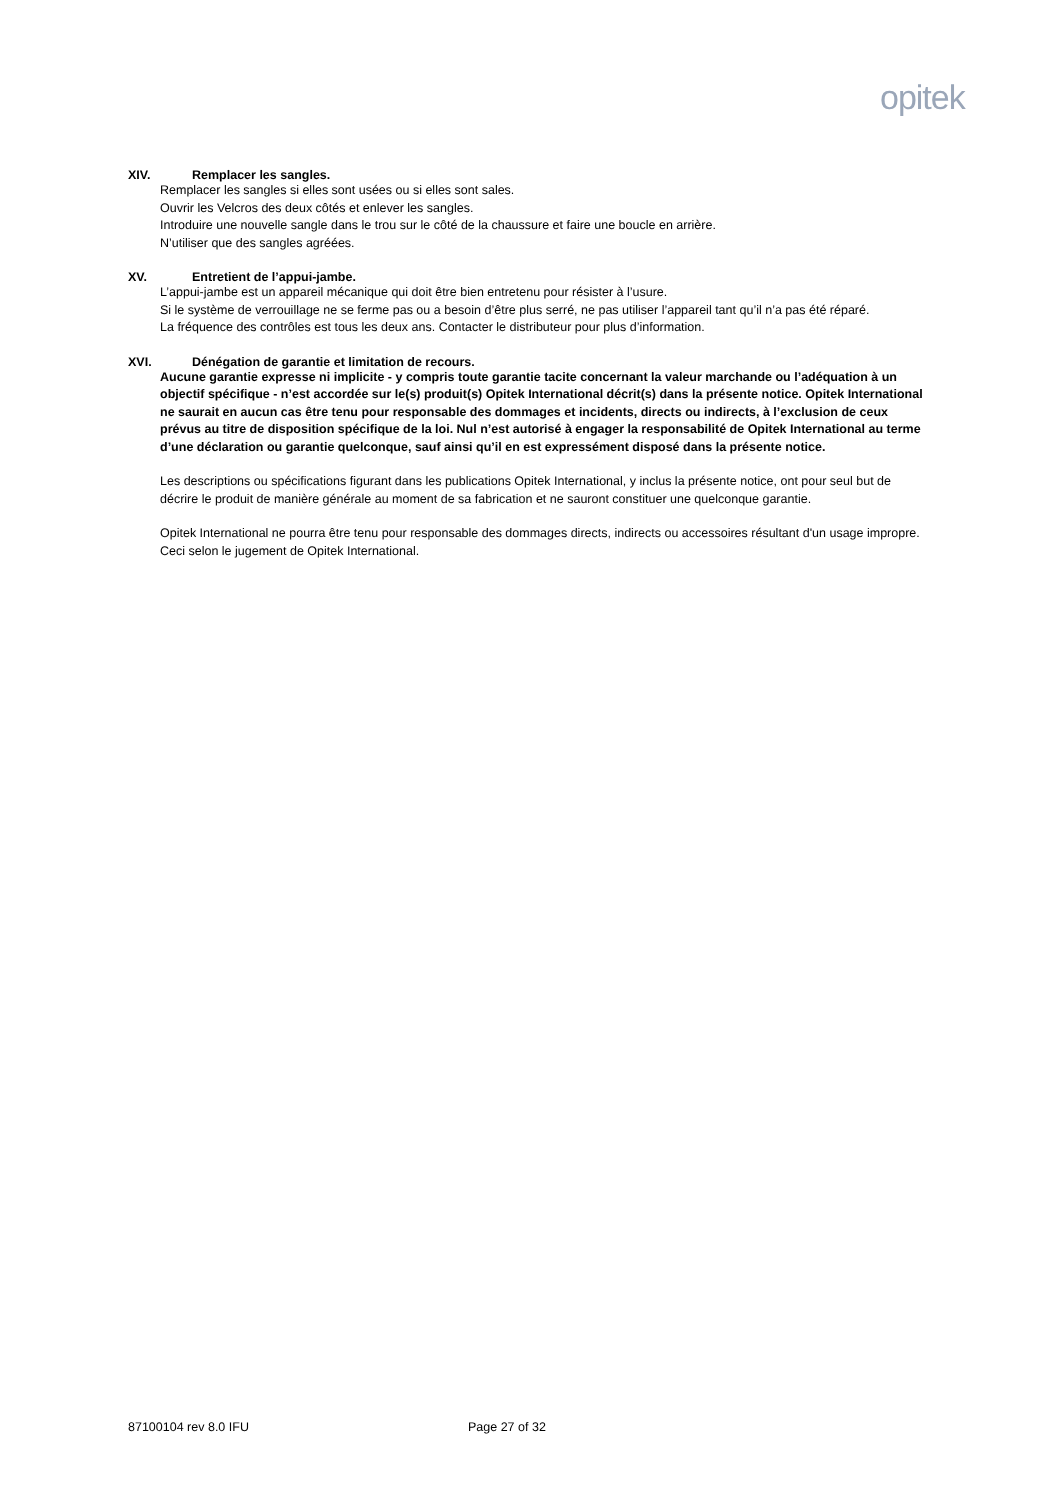opitek
XIV. Remplacer les sangles.
Remplacer les sangles si elles sont usées ou si elles sont sales.
Ouvrir les Velcros des deux côtés et enlever les sangles.
Introduire une nouvelle sangle dans le trou sur le côté de la chaussure et faire une boucle en arrière.
N’utiliser que des sangles agréées.
XV. Entretient de l’appui-jambe.
L’appui-jambe est un appareil mécanique qui doit être bien entretenu pour résister à l’usure.
Si le système de verrouillage ne se ferme pas ou a besoin d’être plus serré, ne pas utiliser l’appareil tant qu’il n’a pas été réparé.
La fréquence des contrôles est tous les deux ans. Contacter le distributeur pour plus d’information.
XVI. Dénégation de garantie et limitation de recours.
Aucune garantie expresse ni implicite - y compris toute garantie tacite concernant la valeur marchande ou l’adéquation à un objectif spécifique - n’est accordée sur le(s) produit(s) Opitek International décrit(s) dans la présente notice. Opitek International ne saurait en aucun cas être tenu pour responsable des dommages et incidents, directs ou indirects, à l’exclusion de ceux prévus au titre de disposition spécifique de la loi. Nul n’est autorisé à engager la responsabilité de Opitek International au terme d’une déclaration ou garantie quelconque, sauf ainsi qu’il en est expressément disposé dans la présente notice.
Les descriptions ou spécifications figurant dans les publications Opitek International, y inclus la présente notice, ont pour seul but de décrire le produit de manière générale au moment de sa fabrication et ne sauront constituer une quelconque garantie.
Opitek International ne pourra être tenu pour responsable des dommages directs, indirects ou accessoires résultant d'un usage impropre. Ceci selon le jugement de Opitek International.
87100104 rev 8.0 IFU Page 27 of 32